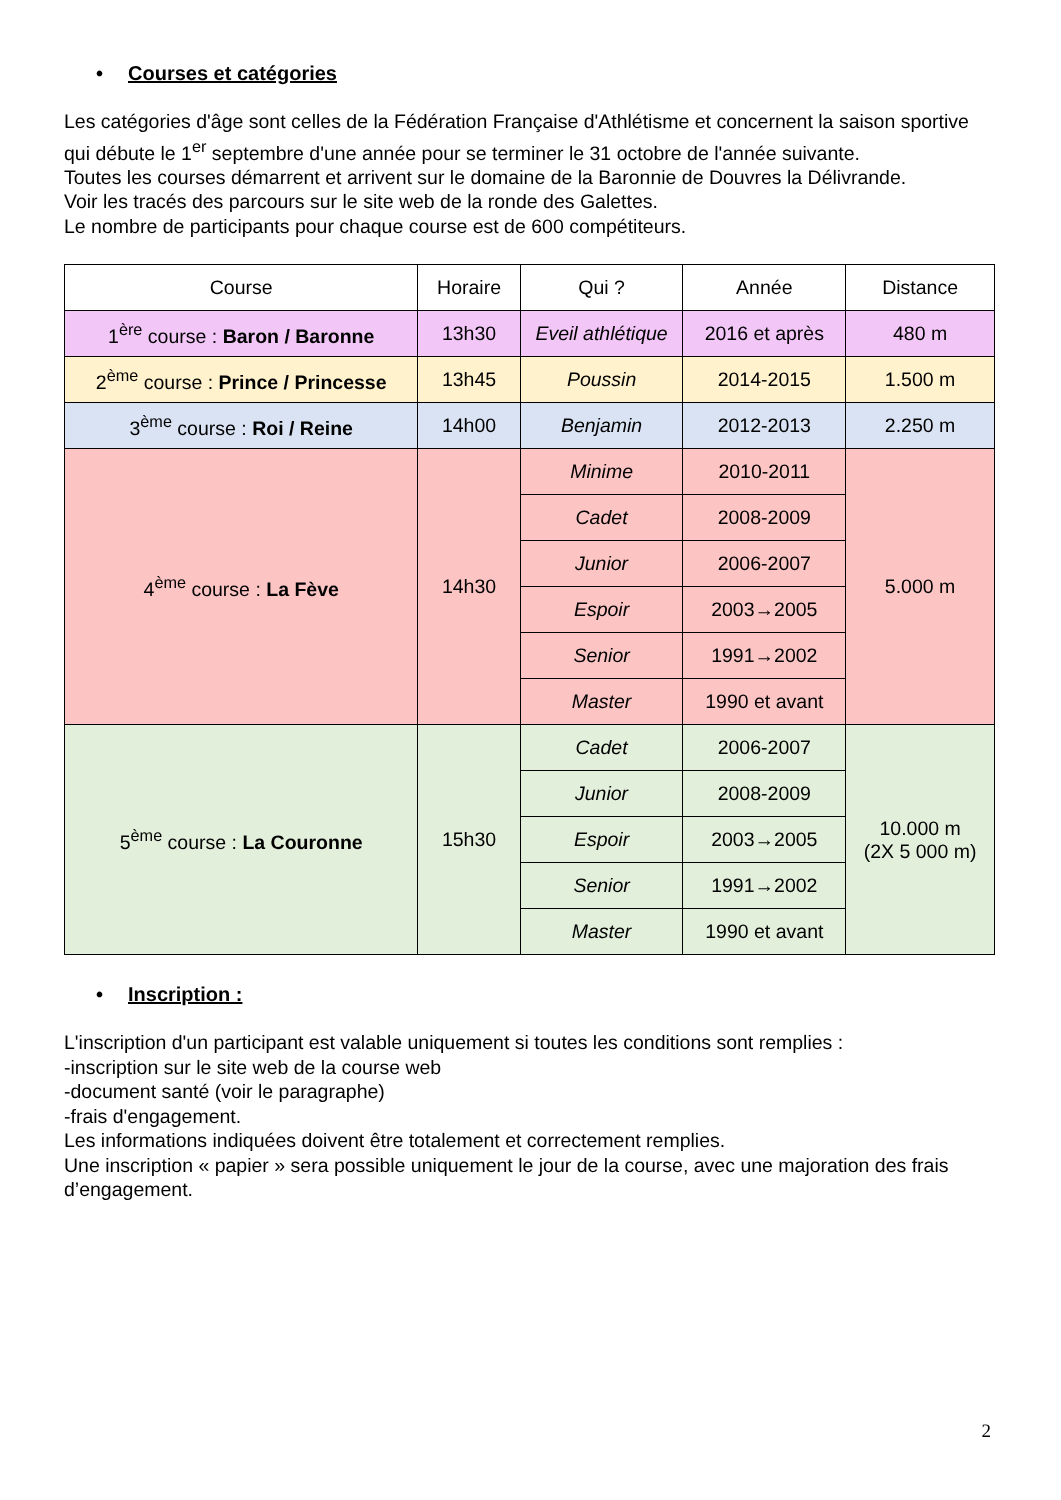• Courses et catégories
Les catégories d'âge sont celles de la Fédération Française d'Athlétisme et concernent la saison sportive qui débute le 1<sup>er</sup> septembre d'une année pour se terminer le 31 octobre de l'année suivante.
Toutes les courses démarrent et arrivent sur le domaine de la Baronnie de Douvres la Délivrande.
Voir les tracés des parcours sur le site web de la ronde des Galettes.
Le nombre de participants pour chaque course est de 600 compétiteurs.
| Course | Horaire | Qui ? | Année | Distance |
| --- | --- | --- | --- | --- |
| 1<sup>ère</sup> course : Baron / Baronne | 13h30 | Eveil athlétique | 2016 et après | 480 m |
| 2<sup>ème</sup> course : Prince / Princesse | 13h45 | Poussin | 2014-2015 | 1.500 m |
| 3<sup>ème</sup> course : Roi / Reine | 14h00 | Benjamin | 2012-2013 | 2.250 m |
| 4<sup>ème</sup> course : La Fève | 14h30 | Minime | 2010-2011 | 5.000 m |
| | | Cadet | 2008-2009 | |
| | | Junior | 2006-2007 | |
| | | Espoir | 2003→2005 | |
| | | Senior | 1991→2002 | |
| | | Master | 1990 et avant | |
| 5<sup>ème</sup> course : La Couronne | 15h30 | Cadet | 2006-2007 | 10.000 m (2X 5 000 m) |
| | | Junior | 2008-2009 | |
| | | Espoir | 2003→2005 | |
| | | Senior | 1991→2002 | |
| | | Master | 1990 et avant | |
• Inscription :
L'inscription d'un participant est valable uniquement si toutes les conditions sont remplies :
-inscription sur le site web de la course web
-document santé (voir le paragraphe)
-frais d'engagement.
Les informations indiquées doivent être totalement et correctement remplies.
Une inscription « papier » sera possible uniquement le jour de la course, avec une majoration des frais d’engagement.
2